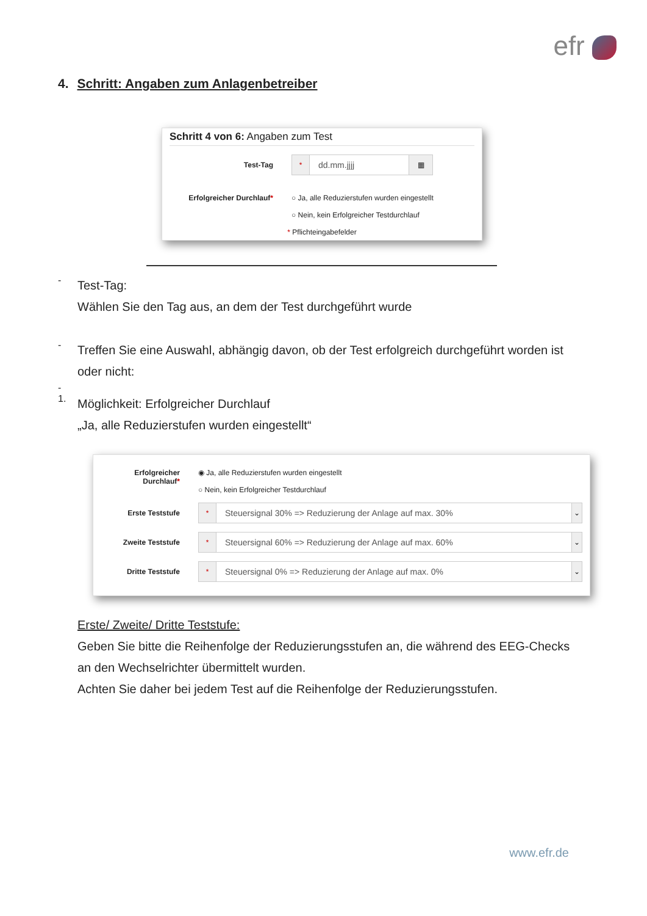efr
4. Schritt: Angaben zum Anlagenbetreiber
Schritt 4 von 6: Angaben zum Test
Test-Tag
*
dd.mm.jjjj
▦
Erfolgreicher Durchlauf*
○ Ja, alle Reduzierstufen wurden eingestellt
○ Nein, kein Erfolgreicher Testdurchlauf
* Pflichteingabefelder
-
Test-Tag:
Wählen Sie den Tag aus, an dem der Test durchgeführt wurde
-
Treffen Sie eine Auswahl, abhängig davon, ob der Test erfolgreich durchgeführt worden ist oder nicht:
-
1.
Möglichkeit: Erfolgreicher Durchlauf
„Ja, alle Reduzierstufen wurden eingestellt“
Erfolgreicher Durchlauf*
◉ Ja, alle Reduzierstufen wurden eingestellt
○ Nein, kein Erfolgreicher Testdurchlauf
Erste Teststufe
*
Steuersignal 30% => Reduzierung der Anlage auf max. 30%
⌄
Zweite Teststufe
*
Steuersignal 60% => Reduzierung der Anlage auf max. 60%
⌄
Dritte Teststufe
*
Steuersignal 0% => Reduzierung der Anlage auf max. 0%
⌄
Erste/ Zweite/ Dritte Teststufe:
Geben Sie bitte die Reihenfolge der Reduzierungsstufen an, die während des EEG-Checks an den Wechselrichter übermittelt wurden.
Achten Sie daher bei jedem Test auf die Reihenfolge der Reduzierungsstufen.
www.efr.de